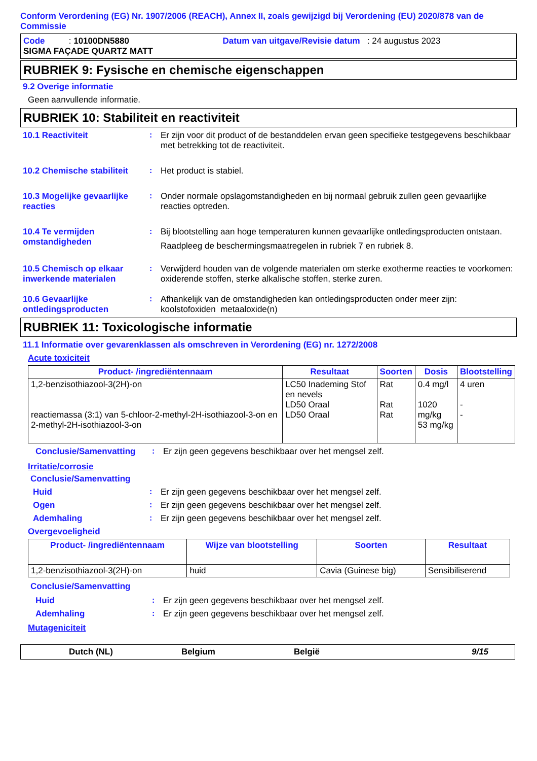Conform Verordening (EG) Nr. 1907/2006 (REACH), Annex II, zoals gewijzigd bij Verordening (EU) 2020/878 van de Commissie
Code : 10100DN5880 Datum van uitgave/Revisie datum : 24 augustus 2023
SIGMA FAÇADE QUARTZ MATT
RUBRIEK 9: Fysische en chemische eigenschappen
9.2 Overige informatie
Geen aanvullende informatie.
RUBRIEK 10: Stabiliteit en reactiviteit
10.1 Reactiviteit : Er zijn voor dit product of de bestanddelen ervan geen specifieke testgegevens beschikbaar met betrekking tot de reactiviteit.
10.2 Chemische stabiliteit
: Het product is stabiel.
10.3 Mogelijke gevaarlijke reacties
: Onder normale opslagomstandigheden en bij normaal gebruik zullen geen gevaarlijke reacties optreden.
10.4 Te vermijden omstandigheden
: Bij blootstelling aan hoge temperaturen kunnen gevaarlijke ontledingsproducten ontstaan.
Raadpleeg de beschermingsmaatregelen in rubriek 7 en rubriek 8.
10.5 Chemisch op elkaar inwerkende materialen
: Verwijderd houden van de volgende materialen om sterke exotherme reacties te voorkomen: oxiderende stoffen, sterke alkalische stoffen, sterke zuren.
10.6 Gevaarlijke ontledingsproducten
: Afhankelijk van de omstandigheden kan ontledingsproducten onder meer zijn: koolstofoxiden metaaloxide(n)
RUBRIEK 11: Toxicologische informatie
11.1 Informatie over gevarenklassen als omschreven in Verordening (EG) nr. 1272/2008
Acute toxiciteit
| Product- /ingrediëntennaam | Resultaat | Soorten | Dosis | Blootstelling |
| --- | --- | --- | --- | --- |
| 1,2-benzisothiazool-3(2H)-on reactiemassa (3:1) van 5-chloor-2-methyl-2H-isothiazool-3-on en 2-methyl-2H-isothiazool-3-on | LC50 Inademing Stof en nevels LD50 Oraal LD50 Oraal | Rat Rat Rat | 0.4 mg/l 1020 mg/kg 53 mg/kg | 4 uren - - |
Conclusie/Samenvatting : Er zijn geen gegevens beschikbaar over het mengsel zelf.
Irritatie/corrosie
Conclusie/Samenvatting
Huid : Er zijn geen gegevens beschikbaar over het mengsel zelf.
Ogen : Er zijn geen gegevens beschikbaar over het mengsel zelf.
Ademhaling : Er zijn geen gegevens beschikbaar over het mengsel zelf.
Overgevoeligheid
| Product- /ingrediëntennaam | Wijze van blootstelling | Soorten | Resultaat |
| --- | --- | --- | --- |
| 1,2-benzisothiazool-3(2H)-on | huid | Cavia (Guinese big) | Sensibiliserend |
Conclusie/Samenvatting
Huid : Er zijn geen gegevens beschikbaar over het mengsel zelf.
Ademhaling : Er zijn geen gegevens beschikbaar over het mengsel zelf.
Mutageniciteit
Dutch (NL) Belgium België 9/15